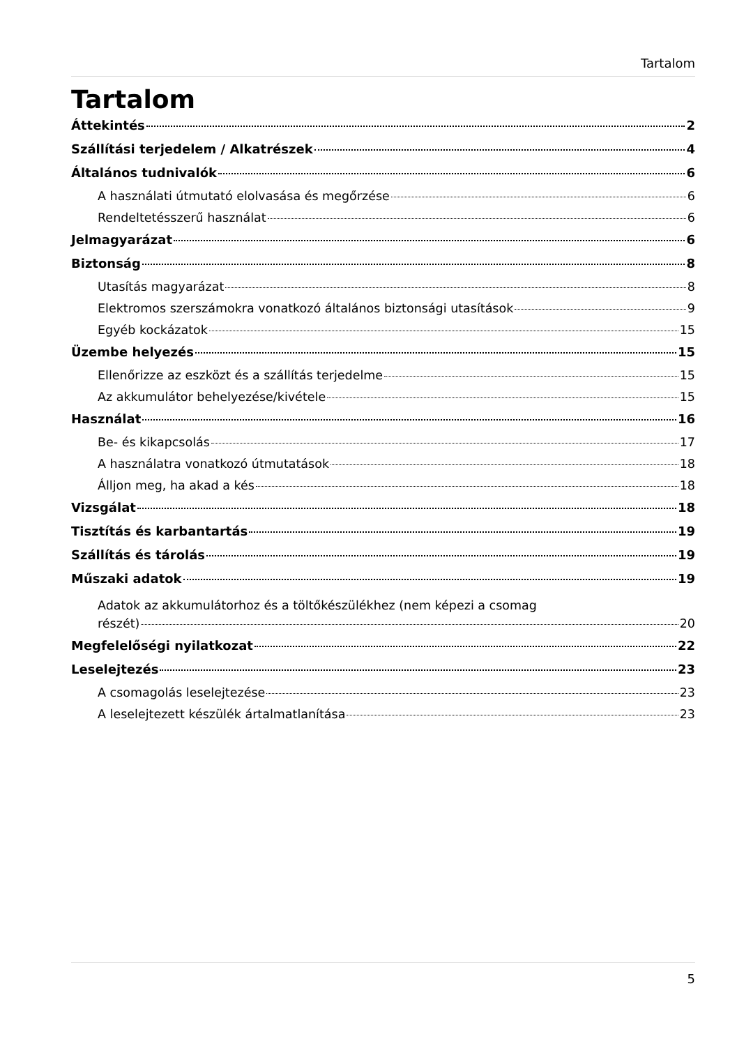Tartalom
Tartalom
Áttekintés 2
Szállítási terjedelem / Alkatrészek 4
Általános tudnivalók 6
A használati útmutató elolvasása és megőrzése 6
Rendeltetésszerű használat 6
Jelmagyarázat 6
Biztonság 8
Utasítás magyarázat 8
Elektromos szerszámokra vonatkozó általános biztonsági utasítások 9
Egyéb kockázatok 15
Üzembe helyezés 15
Ellenőrizze az eszközt és a szállítás terjedelme 15
Az akkumulátor behelyezése/kivétele 15
Használat 16
Be- és kikapcsolás 17
A használatra vonatkozó útmutatások 18
Álljon meg, ha akad a kés 18
Vizsgálat 18
Tisztítás és karbantartás 19
Szállítás és tárolás 19
Műszaki adatok 19
Adatok az akkumulátorhoz és a töltőkészülékhez (nem képezi a csomag
részét) 20
Megfelelőségi nyilatkozat 22
Leselejtezés 23
A csomagolás leselejtezése 23
A leselejtezett készülék ártalmatlanítása 23
5